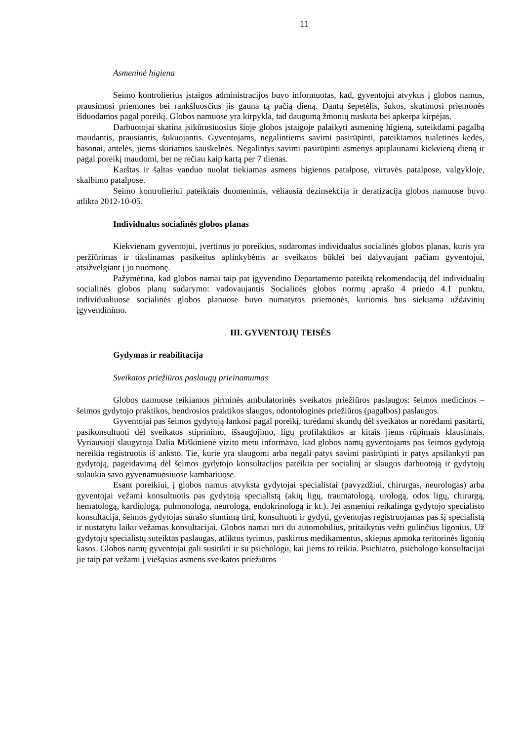11
Asmeninė higiena
Seimo kontrolierius įstaigos administracijos buvo informuotas, kad, gyventojui atvykus į globos namus, prausimosi priemones bei rankšluosčius jis gauna tą pačią dieną. Dantų šepetėlis, šukos, skutimosi priemonės išduodamos pagal poreikį. Globos namuose yra kirpykla, tad daugumą žmonių nuskuta bei apkerpa kirpėjas.
Darbuotojai skatina įsikūrusiuosius šioje globos įstaigoje palaikyti asmeninę higieną, suteikdami pagalbą maudantis, prausiantis, šukuojantis. Gyventojams, negalintiems savimi pasirūpinti, pateikiamos tualetinės kėdės, basonai, antelės, jiems skiriamos sauskelnės. Negalintys savimi pasirūpinti asmenys apiplaunami kiekvieną dieną ir pagal poreikį maudomi, bet ne rečiau kaip kartą per 7 dienas.
Karštas ir šaltas vanduo nuolat tiekiamas asmens higienos patalpose, virtuvės patalpose, valgykloje, skalbimo patalpose.
Seimo kontrolieriui pateiktais duomenimis, vėliausia dezinsekcija ir deratizacija globos namuose buvo atlikta 2012-10-05.
Individualus socialinės globos planas
Kiekvienam gyventojui, įvertinus jo poreikius, sudaromas individualus socialinės globos planas, kuris yra peržiūrimas ir tikslinamas pasikeitus aplinkybėms ar sveikatos būklei bei dalyvaujant pačiam gyventojui, atsižvelgiant į jo nuomonę.
Pažymėtina, kad globos namai taip pat įgyvendino Departamento pateiktą rekomendaciją dėl individualių socialinės globos planų sudarymo: vadovaujantis Socialinės globos normų aprašo 4 priedo 4.1 punktu, individualiuose socialinės globos planuose buvo numatytos priemonės, kuriomis bus siekiama uždavinių įgyvendinimo.
III. GYVENTOJŲ TEISĖS
Gydymas ir reabilitacija
Sveikatos priežiūros paslaugų prieinamumas
Globos namuose teikiamos pirminės ambulatorinės sveikatos priežiūros paslaugos: šeimos medicinos – šeimos gydytojo praktikos, bendrosios praktikos slaugos, odontologinės priežiūros (pagalbos) paslaugos.
Gyventojai pas šeimos gydytoją lankosi pagal poreikį, turėdami skundų dėl sveikatos ar norėdami pasitarti, pasikonsultuoti dėl sveikatos stiprinimo, išsaugojimo, ligų profilaktikos ar kitais jiems rūpimais klausimais. Vyriausioji slaugytoja Dalia Miškinienė vizito metu informavo, kad globos namų gyventojams pas šeimos gydytoją nereikia registruotis iš anksto. Tie, kurie yra slaugomi arba negali patys savimi pasirūpinti ir patys apsilankyti pas gydytoją, pageidavimą dėl šeimos gydytojo konsultacijos pateikia per socialinį ar slaugos darbuotoją ir gydytojų sulaukia savo gyvenamuosiuose kambariuose.
Esant poreikiui, į globos namus atvyksta gydytojai specialistai (pavyzdžiui, chirurgas, neurologas) arba gyventojai vežami konsultuotis pas gydytoją specialistą (akių ligų, traumatologą, urologą, odos ligų, chirurgą, hematologą, kardiologą, pulmonologą, neurologą, endokrinologą ir kt.). Jei asmeniui reikalinga gydytojo specialisto konsultacija, šeimos gydytojas surašo siuntimą tirti, konsultuoti ir gydyti, gyventojas registruojamas pas šį specialistą ir nustatytu laiku vežamas konsultacijai. Globos namai turi du automobilius, pritaikytus vežti gulinčius ligonius. Už gydytojų specialistų suteiktas paslaugas, atliktus tyrimus, paskirtus medikamentus, skiepus apmoka teritorinės ligonių kasos. Globos namų gyventojai gali susitikti ir su psichologu, kai jiems to reikia. Psichiatro, psichologo konsultacijai jie taip pat vežami į viešąsias asmens sveikatos priežiūros